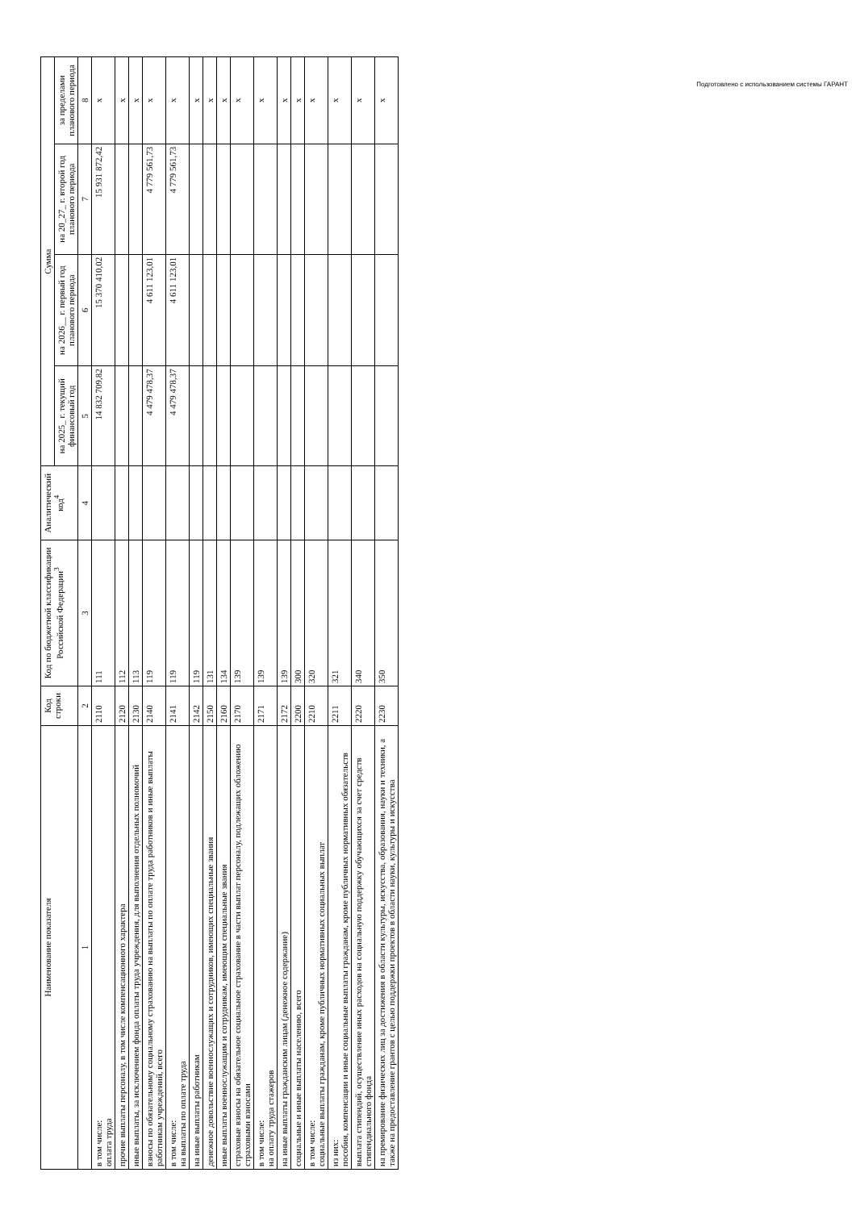Подготовлено с использованием системы ГАРАНТ
| Наименование показателя | Код строки | Код по бюджетной классификации Российской Федерации<sup>3</sup> | Аналитический код<sup>4</sup> | Сумма | | | |
| --- | --- | --- | --- | --- | --- | --- | --- |
| | | | | на 2025_ г. текущий финансовый год | на 2026__ г. первый год планового периода | на 20_27_ г. второй год планового периода | за пределами планового периода |
| 1 | 2 | 3 | 4 | 5 | 6 | 7 | 8 |
| в том числе: оплата труда | 2110 | 111 | | 14 832 709,82 | 15 370 410,02 | 15 931 872,42 | x |
| прочие выплаты персоналу, в том числе компенсационного характера | 2120 | 112 | | | | | x |
| иные выплаты, за исключением фонда оплаты труда учреждения, для выполнения отдельных полномочий | 2130 | 113 | | | | | x |
| взносы по обязательному социальному страхованию на выплаты по оплате труда работников и иные выплаты работникам учреждений, всего | 2140 | 119 | | 4 479 478,37 | 4 611 123,01 | 4 779 561,73 | x |
| в том числе: на выплаты по оплате труда | 2141 | 119 | | 4 479 478,37 | 4 611 123,01 | 4 779 561,73 | x |
| на иные выплаты работникам | 2142 | 119 | | | | | x |
| денежное довольствие военнослужащих и сотрудников, имеющих специальные звания | 2150 | 131 | | | | | x |
| иные выплаты военнослужащим и сотрудникам, имеющим специальные звания | 2160 | 134 | | | | | x |
| страховые взносы на обязательное социальное страхование в части выплат персоналу, подлежащих обложению страховыми взносами | 2170 | 139 | | | | | x |
| в том числе: на оплату труда стажеров | 2171 | 139 | | | | | x |
| на иные выплаты гражданским лицам (денежное содержание) | 2172 | 139 | | | | | x |
| социальные и иные выплаты населению, всего | 2200 | 300 | | | | | x |
| в том числе: социальные выплаты гражданам, кроме публичных нормативных социальных выплат | 2210 | 320 | | | | | x |
| из них: пособия, компенсации и иные социальные выплаты гражданам, кроме публичных нормативных обязательств | 2211 | 321 | | | | | x |
| выплата стипендий, осуществление иных расходов на социальную поддержку обучающихся за счет средств стипендиального фонда | 2220 | 340 | | | | | x |
| на премирование физических лиц за достижения в области культуры, искусства, образования, науки и техники, а также на предоставление грантов с целью поддержки проектов в области науки, культуры и искусства | 2230 | 350 | | | | | x |